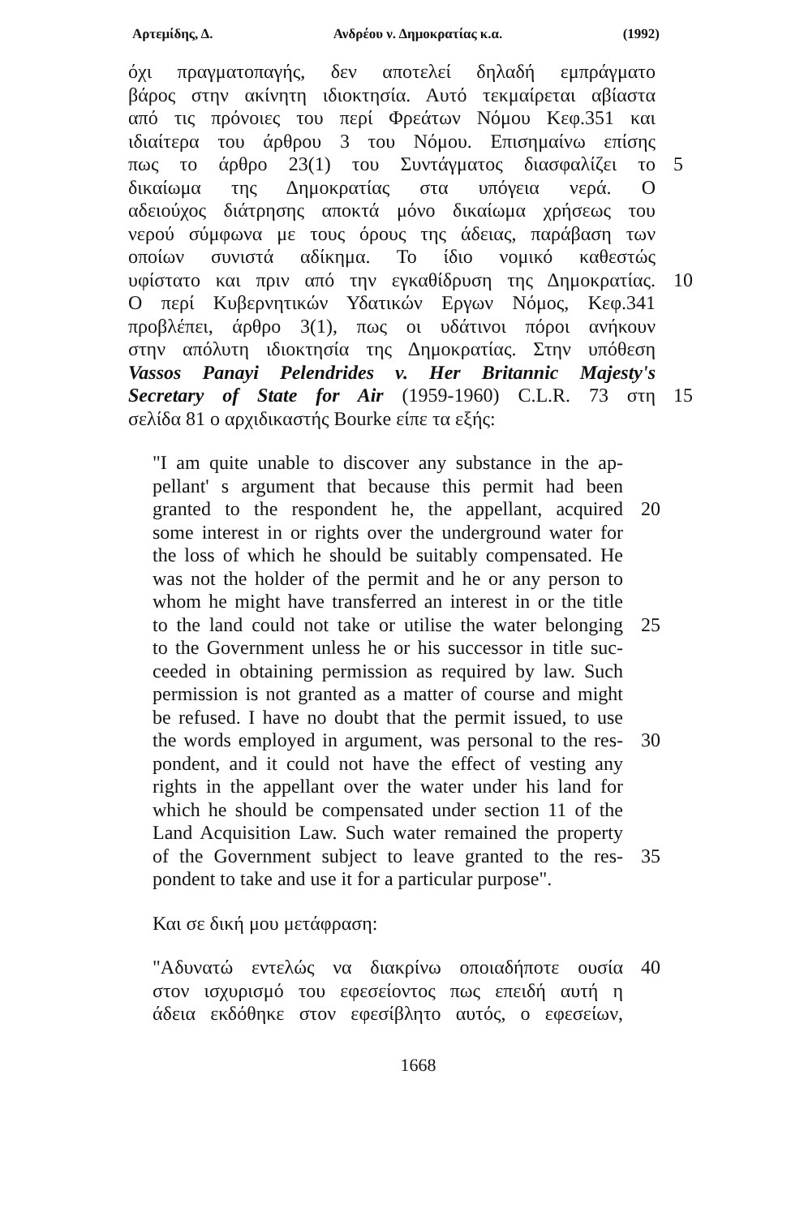Αρτεμίδης, Δ. Ανδρέου ν. Δημοκρατίας κ.α. (1992)
όχι πραγματοπαγής, δεν αποτελεί δηλαδή εμπράγματο
βάρος στην ακίνητη ιδιοκτησία. Αυτό τεκμαίρεται αβίαστα
από τις πρόνοιες του περί Φρεάτων Νόμου Κεφ.351 και
ιδιαίτερα του άρθρου 3 του Νόμου. Επισημαίνω επίσης
πως το άρθρο 23(1) του Συντάγματος διασφαλίζει το
5
δικαίωμα της Δημοκρατίας στα υπόγεια νερά. Ο
αδειούχος διάτρησης αποκτά μόνο δικαίωμα χρήσεως του
νερού σύμφωνα με τους όρους της άδειας, παράβαση των
οποίων συνιστά αδίκημα. Το ίδιο νομικό καθεστώς
υφίστατο και πριν από την εγκαθίδρυση της Δημοκρατίας.
10
Ο περί Κυβερνητικών Υδατικών Εργων Νόμος, Κεφ.341
προβλέπει, άρθρο 3(1), πως οι υδάτινοι πόροι ανήκουν
στην απόλυτη ιδιοκτησία της Δημοκρατίας. Στην υπόθεση
Vassos Panayi Pelendrides v. Her Britannic Majesty's
Secretary of State for Air (1959-1960) C.L.R. 73 στη
15
σελίδα 81 ο αρχιδικαστής Bourke είπε τα εξής:
"I am quite unable to discover any substance in the ap-
pellant' s argument that because this permit had been
granted to the respondent he, the appellant, acquired
20
some interest in or rights over the underground water for
the loss of which he should be suitably compensated. He
was not the holder of the permit and he or any person to
whom he might have transferred an interest in or the title
to the land could not take or utilise the water belonging
25
to the Government unless he or his successor in title suc-
ceeded in obtaining permission as required by law. Such
permission is not granted as a matter of course and might
be refused. I have no doubt that the permit issued, to use
the words employed in argument, was personal to the res-
30
pondent, and it could not have the effect of vesting any
rights in the appellant over the water under his land for
which he should be compensated under section 11 of the
Land Acquisition Law. Such water remained the property
of the Government subject to leave granted to the res-
35
pondent to take and use it for a particular purpose".
Και σε δική μου μετάφραση:
"Αδυνατώ εντελώς να διακρίνω οποιαδήποτε ουσία
40
στον ισχυρισμό του εφεσείοντος πως επειδή αυτή η
άδεια εκδόθηκε στον εφεσίβλητο αυτός, ο εφεσείων,
1668